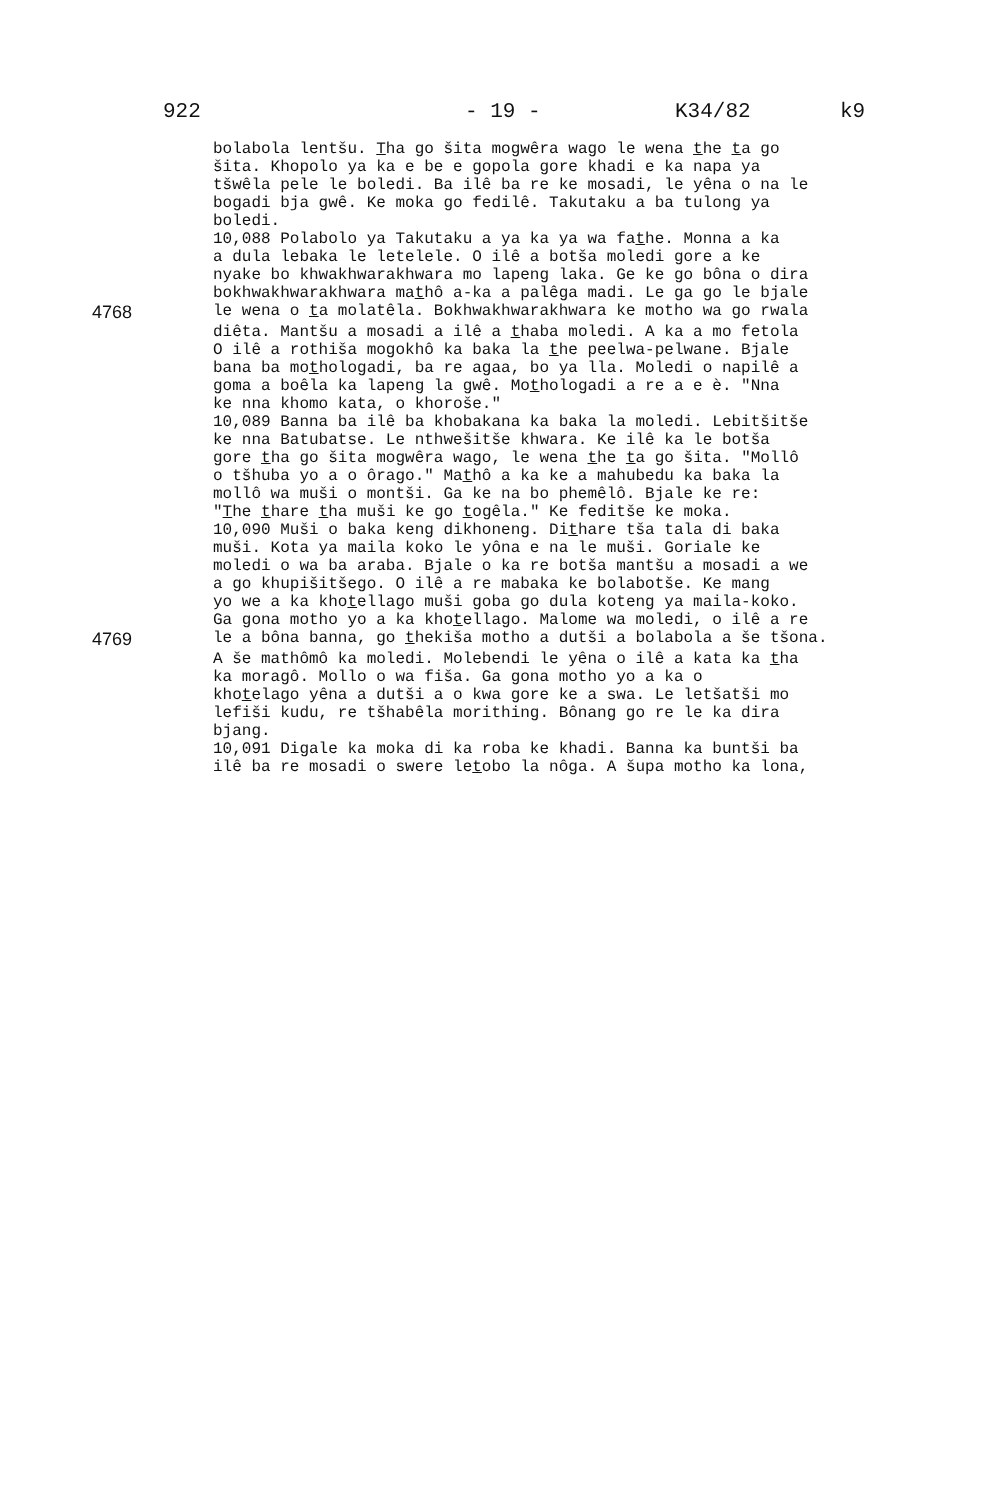922 - 19 - K34/82 k9
bolabola lentšu. Tha go šita mogwêra wago le wena the ta go
šita. Khopolo ya ka e be e gopola gore khadi e ka napa ya
tšwêla pele le boledi. Ba ilê ba re ke mosadi, le yêna o na le
bogadi bja gwê. Ke moka go fedilê. Takutaku a ba tulong ya
boledi.
10,088 Polabolo ya Takutaku a ya ka ya wa fathe. Monna a ka
a dula lebaka le letelele. O ilê a botša moledi gore a ke
nyake bo khwakhwarakhwara mo lapeng laka. Ge ke go bôna o dira
bokhwakhwarakhwara mathô a-ka a palêga madi. Le ga go le bjale
4768 le wena o ta molatêla. Bokhwakhwarakhwara ke motho wa go rwala
diêta. Mantšu a mosadi a ilê a thaba moledi. A ka a mo fetola
O ilê a rothiša mogokhô ka baka la the peelwa-pelwane. Bjale
bana ba mothologadi, ba re agaa, bo ya lla. Moledi o napilê a
goma a boêla ka lapeng la gwê. Mothologadi a re a e è. "Nna
ke nna khomo kata, o khoroše."
10,089 Banna ba ilê ba khobakana ka baka la moledi. Lebitšitše
ke nna Batubatse. Le nthwešitše khwara. Ke ilê ka le botša
gore tha go šita mogwêra wago, le wena the ta go šita. "Mollô
o tšhuba yo a o ôrago." Mathô a ka ke a mahubedu ka baka la
mollô wa muši o montši. Ga ke na bo phemêlô. Bjale ke re:
"The thare tha muši ke go togêla." Ke feditše ke moka.
10,090 Muši o baka keng dikhoneng. Dithare tša tala di baka
muši. Kota ya maila koko le yôna e na le muši. Goriale ke
moledi o wa ba araba. Bjale o ka re botša mantšu a mosadi a we
a go khupišitšego. O ilê a re mabaka ke bolabotše. Ke mang
yo we a ka khotellago muši goba go dula koteng ya maila-koko.
Ga gona motho yo a ka khotellago. Malome wa moledi, o ilê a re
4769 le a bôna banna, go thekiša motho a dutši a bolabola a še tšona.
A še mathômô ka moledi. Molebendi le yêna o ilê a kata ka tha
ka moragô. Mollo o wa fiša. Ga gona motho yo a ka o
khotelago yêna a dutši a o kwa gore ke a swa. Le letšatši mo
lefiši kudu, re tšhabêla morithing. Bônang go re le ka dira
bjang.
10,091 Digale ka moka di ka roba ke khadi. Banna ka buntši ba
ilê ba re mosadi o swere letobo la nôga. A šupa motho ka lona,